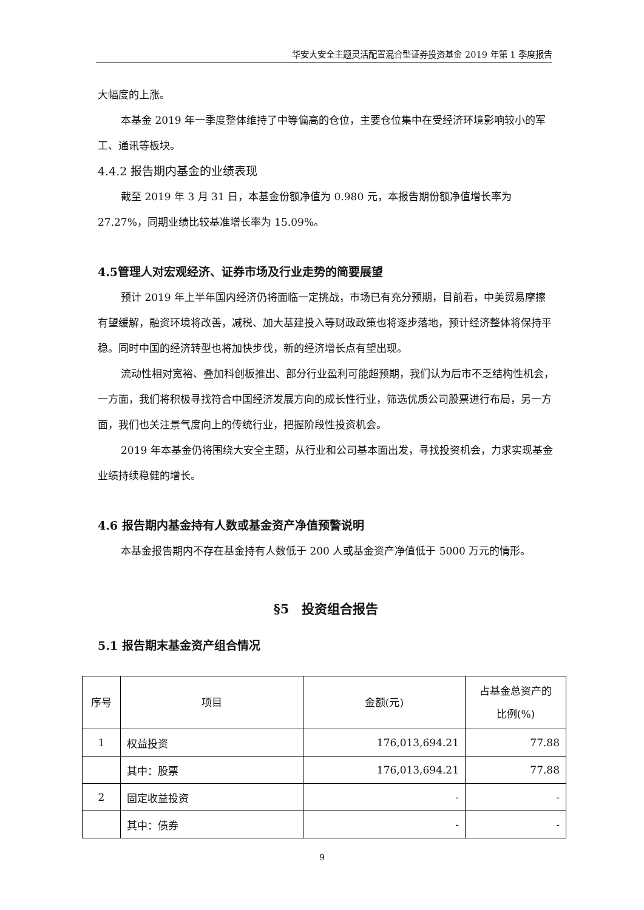华安大安全主题灵活配置混合型证券投资基金 2019 年第 1 季度报告
大幅度的上涨。
本基金 2019 年一季度整体维持了中等偏高的仓位，主要仓位集中在受经济环境影响较小的军工、通讯等板块。
4.4.2 报告期内基金的业绩表现
截至 2019 年 3 月 31 日，本基金份额净值为 0.980 元，本报告期份额净值增长率为 27.27%，同期业绩比较基准增长率为 15.09%。
4.5管理人对宏观经济、证券市场及行业走势的简要展望
预计 2019 年上半年国内经济仍将面临一定挑战，市场已有充分预期，目前看，中美贸易摩擦有望缓解，融资环境将改善，减税、加大基建投入等财政政策也将逐步落地，预计经济整体将保持平稳。同时中国的经济转型也将加快步伐，新的经济增长点有望出现。
流动性相对宽裕、叠加科创板推出、部分行业盈利可能超预期，我们认为后市不乏结构性机会，一方面，我们将积极寻找符合中国经济发展方向的成长性行业，筛选优质公司股票进行布局，另一方面，我们也关注景气度向上的传统行业，把握阶段性投资机会。
2019 年本基金仍将围绕大安全主题，从行业和公司基本面出发，寻找投资机会，力求实现基金业绩持续稳健的增长。
4.6 报告期内基金持有人数或基金资产净值预警说明
本基金报告期内不存在基金持有人数低于 200 人或基金资产净值低于 5000 万元的情形。
§5　投资组合报告
5.1 报告期末基金资产组合情况
| 序号 | 项目 | 金额(元) | 占基金总资产的 比例(%) |
| --- | --- | --- | --- |
| 1 | 权益投资 | 176,013,694.21 | 77.88 |
| | 其中：股票 | 176,013,694.21 | 77.88 |
| 2 | 固定收益投资 | - | - |
| | 其中：债券 | - | - |
9